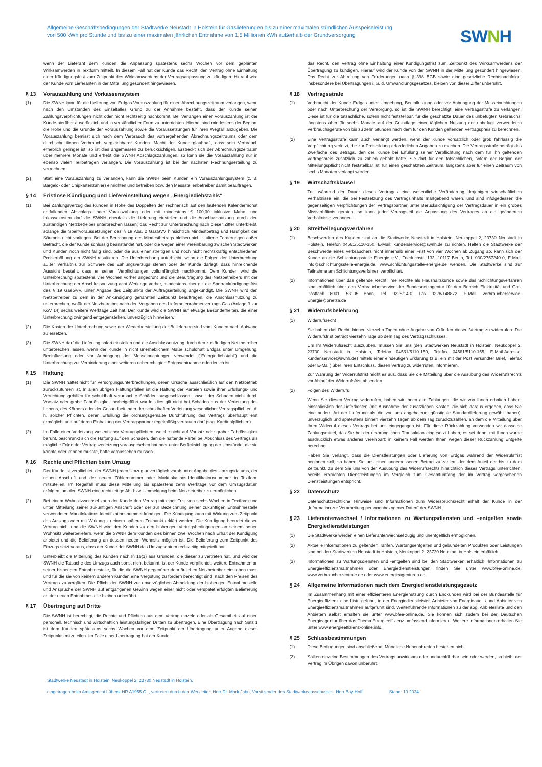Allgemeine Geschäftsbedingungen der Stadtwerke Neustadt in Holstein für Gaslieferungen bis zu einer maximalen stündlichen Ausspeiseleistung
von 500 kWh pro Stunde und bis zu einer maximalen jährlichen Entnahme von 1,5 Millionen kWh außerhalb der Grundversorgung
SWNH
wenn der Lieferant dem Kunden die Anpassung spätestens sechs Wochen vor dem geplanten Wirksamwerden in Textform mitteilt. In diesem Fall hat der Kunde das Recht, den Vertrag ohne Einhaltung einer Kündigungsfrist zum Zeitpunkt des Wirksamwerdens der Vertragsanpassung zu kündigen. Hierauf wird der Kunde vom Lieferanten in der Mitteilung gesondert hingewiesen.
§ 13 Vorauszahlung und Vorkassensystem
(1) Die SWNH kann für die Lieferung von Erdgas Vorauszahlung für einen Abrechnungszeitraum verlangen, wenn nach den Umständen des Einzelfalles Grund zu der Annahme besteht, dass der Kunde seinen Zahlungsverpflichtungen nicht oder nicht rechtzeitig nachkommt. Bei Verlangen einer Vorauszahlung ist der Kunde hierüber ausdrücklich und in verständlicher Form zu unterrichten. Hierbei sind mindestens der Beginn, die Höhe und die Gründe der Vorauszahlung sowie die Voraussetzungen für ihren Wegfall anzugeben. Die Vorauszahlung bemisst sich nach dem Verbrauch des vorhergehenden Abrechnungszeitraums oder dem durchschnittlichen Verbrauch vergleichbarer Kunden. Macht der Kunde glaubhaft, dass sein Verbrauch erheblich geringer ist, so ist dies angemessen zu berücksichtigen. Erstreckt sich der Abrechnungszeitraum über mehrere Monate und erhebt die SWNH Abschlagszahlungen, so kann sie die Vorauszahlung nur in ebenso vielen Teilbeträgen verlangen. Die Vorauszahlung ist bei der nächsten Rechnungserteilung zu verrechnen.
(2) Statt eine Vorauszahlung zu verlangen, kann die SWNH beim Kunden ein Vorauszahlungssystem (z. B. Bargeld- oder Chipkartenzähler) einrichten und betreiben bzw. den Messstellenbetreiber damit beauftragen.
§ 14 Fristlose Kündigung und Liefereinstellung wegen „Energiediebstahls“
(1) Bei Zahlungsverzug des Kunden in Höhe des Doppelten der rechnerisch auf den laufenden Kalendermonat entfallenden Abschlags- oder Vorauszahlung oder mit mindestens € 100,00 inklusive Mahn- und Inkassokosten darf die SWNH ebenfalls die Lieferung einstellen und die Anschlussnutzung durch den zuständigen Netzbetreiber unterbrechen lassen; das Recht zur Unterbrechung nach dieser Ziffer unterbleibt, solange die Sperrvoraussetzungen des § 19 Abs. 2 GasGVV hinsichtlich Mindestbetrag und Häufigkeit der Säumnis nicht vorliegen. Bei der Berechnung des Mindestbetrags bleiben nicht titulierte Forderungen außer Betracht, die der Kunde schlüssig beanstandet hat, oder die wegen einer Vereinbarung zwischen Stadtwerken und Kunden noch nicht fällig sind, oder die aus einer streitigen und noch nicht rechtskräftig entschiedenen Preiserhöhung der SWNH resultieren. Die Unterbrechung unterbleibt, wenn die Folgen der Unterbrechung außer Verhältnis zur Schwere des Zahlungsverzugs stehen oder der Kunde darlegt, dass hinreichende Aussicht besteht, dass er seinen Verpflichtungen vollumfänglich nachkommt. Dem Kunden wird die Unterbrechung spätestens vier Wochen vorher angedroht und die Beauftragung des Netzbetreibers mit der Unterbrechung der Anschlussnutzung acht Werktage vorher, mindestens aber gilt die Sperrankündigungsfrist des § 19 GasGVV, unter Angabe des Zeitpunkts der Auftragserteilung angekündigt. Die SWNH wird den Netzbetreiber zu dem in der Ankündigung genannten Zeitpunkt beauftragen, die Anschlussnutzung zu unterbrechen, wofür der Netzbetreiber nach den Vorgaben des Lieferantenrahmenvertrags Gas (Anlage 3 zur KoV 14) sechs weitere Werktage Zeit hat. Der Kunde wird die SWNH auf etwaige Besonderheiten, die einer Unterbrechung zwingend entgegenstehen, unverzüglich hinweisen.
(2) Die Kosten der Unterbrechung sowie der Wiederherstellung der Belieferung sind vom Kunden nach Aufwand zu ersetzen.
(3) Die SWNH darf die Lieferung sofort einstellen und die Anschlussnutzung durch den zuständigen Netzbetreiber unterbrechen lassen, wenn der Kunde in nicht unerheblichem Maße schuldhaft Erdgas unter Umgehung, Beeinflussung oder vor Anbringung der Messeinrichtungen verwendet („Energiediebstahl“) und die Unterbrechung zur Verhinderung einer weiteren unberechtigten Erdgasentnahme erforderlich ist.
§ 15 Haftung
(1) Die SWNH haftet nicht für Versorgungsunterbrechungen, deren Ursache ausschließlich auf den Netzbetrieb zurückzuführen ist. In allen übrigen Haftungsfällen ist die Haftung der Parteien sowie ihrer Erfüllungs- und Verrichtungsgehilfen für schuldhaft verursachte Schäden ausgeschlossen, soweit der Schaden nicht durch Vorsatz oder grobe Fahrlässigkeit herbeigeführt wurde; dies gilt nicht bei Schäden aus der Verletzung des Lebens, des Körpers oder der Gesundheit, oder der schuldhaften Verletzung wesentlicher Vertragspflichten, d. h. solcher Pflichten, deren Erfüllung die ordnungsgemäße Durchführung des Vertrags überhaupt erst ermöglicht und auf deren Einhaltung der Vertragspartner regelmäßig vertrauen darf (sog. Kardinalpflichten).
(2) Im Falle einer Verletzung wesentlicher Vertragspflichten, welche nicht auf Vorsatz oder grober Fahrlässigkeit beruht, beschränkt sich die Haftung auf den Schaden, den die haftende Partei bei Abschluss des Vertrags als mögliche Folge der Vertragsverletzung vorausgesehen hat oder unter Berücksichtigung der Umstände, die sie kannte oder kennen musste, hätte voraussehen müssen.
§ 16 Rechte und Pflichten beim Umzug
(1) Der Kunde ist verpflichtet, der SWNH jeden Umzug unverzüglich vorab unter Angabe des Umzugsdatums, der neuen Anschrift und der neuen Zählernummer oder Marktlokations-Identifikationsnummer in Textform mitzuteilen. Im Regelfall muss diese Mitteilung bis spätestens zehn Werktage vor dem Umzugsdatum erfolgen, um den SWNH eine rechtzeitige Ab- bzw. Ummeldung beim Netzbetreiber zu ermöglichen.
(2) Bei einem Wohnsitzwechsel kann der Kunde den Vertrag mit einer Frist von sechs Wochen in Textform und unter Mitteilung seiner zukünftigen Anschrift oder der zur Bezeichnung seiner zukünftigen Entnahmestelle verwendeten Marktlokations-Identifikationsnummer kündigen. Die Kündigung kann mit Wirkung zum Zeitpunkt des Auszugs oder mit Wirkung zu einem späteren Zeitpunkt erklärt werden. Die Kündigung beendet diesen Vertrag nicht und die SWNH wird den Kunden zu den bisherigen Vertragsbedingungen an seinem neuen Wohnsitz weiterbeliefern, wenn die SWNH dem Kunden dies binnen zwei Wochen nach Erhalt der Kündigung anbietet und die Belieferung an dessen neuem Wohnsitz möglich ist. Die Belieferung zum Zeitpunkt des Einzugs setzt voraus, dass der Kunde der SWNH das Umzugsdatum rechtzeitig mitgeteilt hat.
(3) Unterbleibt die Mitteilung des Kunden nach I§ 16(1) aus Gründen, die dieser zu vertreten hat, und wird der SWNH die Tatsache des Umzugs auch sonst nicht bekannt, ist der Kunde verpflichtet, weitere Entnahmen an seiner bisherigen Entnahmestelle, für die die SWNH gegenüber dem örtlichen Netzbetreiber einstehen muss und für die sie von keinem anderen Kunden eine Vergütung zu fordern berechtigt sind, nach den Preisen des Vertrags zu vergüten. Die Pflicht der SWNH zur unverzüglichen Abmeldung der bisherigen Entnahmestelle und Ansprüche der SWNH auf entgangenen Gewinn wegen einer nicht oder verspätet erfolgten Belieferung an der neuen Entnahmestelle bleiben unberührt.
§ 17 Übertragung auf Dritte
Die SWNH ist berechtigt, die Rechte und Pflichten aus dem Vertrag einzeln oder als Gesamtheit auf einen personell, technisch und wirtschaftlich leistungsfähigen Dritten zu übertragen. Eine Übertragung nach Satz 1 ist dem Kunden spätestens sechs Wochen vor dem Zeitpunkt der Übertragung unter Angabe dieses Zeitpunkts mitzuteilen. Im Falle einer Übertragung hat der Kunde
das Recht, den Vertrag ohne Einhaltung einer Kündigungsfrist zum Zeitpunkt des Wirksamwerdens der Übertragung zu kündigen. Hierauf wird der Kunde von der SWNH in der Mitteilung gesondert hingewiesen. Das Recht zur Abtretung von Forderungen nach § 398 BGB sowie eine gesetzliche Rechtsnachfolge, insbesondere bei Übertragungen i. S. d. Umwandlungsgesetzes, bleiben von dieser Ziffer unberührt.
§ 18 Vertragsstrafe
(1) Verbraucht der Kunde Erdgas unter Umgehung, Beeinflussung oder vor Anbringung der Messeinrichtungen oder nach Unterbrechung der Versorgung, so ist die SWNH berechtigt, eine Vertragsstrafe zu verlangen. Diese ist für die tatsächliche, sofern nicht feststellbar, für die geschätzte Dauer des unbefugten Gebrauchs, längstens aber für sechs Monate auf der Grundlage einer täglichen Nutzung der unbefugt verwendeten Verbrauchsgeräte von bis zu zehn Stunden nach dem für den Kunden geltenden Vertragspreis zu berechnen.
(2) Eine Vertragsstrafe kann auch verlangt werden, wenn der Kunde vorsätzlich oder grob fahrlässig die Verpflichtung verletzt, die zur Preisbildung erforderlichen Angaben zu machen. Die Vertragsstrafe beträgt das Zweifache des Betrags, den der Kunde bei Erfüllung seiner Verpflichtung nach dem für ihn geltenden Vertragspreis zusätzlich zu zahlen gehabt hätte. Sie darf für den tatsächlichen, sofern der Beginn der Mitteilungspflicht nicht feststellbar ist, für einen geschätzten Zeitraum, längstens aber für einen Zeitraum von sechs Monaten verlangt werden.
§ 19 Wirtschaftsklausel
Tritt während der Dauer dieses Vertrages eine wesentliche Veränderung derjenigen wirtschaftlichen Verhältnisse ein, die bei Festsetzung des Vertragsinhalts maßgebend waren, und sind infolgedessen die gegenseitigen Verpflichtungen der Vertragspartner unter Berücksichtigung der Vertragsdauer in ein grobes Missverhältnis geraten, so kann jeder Vertragsteil die Anpassung des Vertrages an die geänderten Verhältnisse verlangen.
§ 20 Streitbeilegungsverfahren
(1) Beschwerden des Kunden sind an die Stadtwerke Neustadt in Holstein, Neukoppel 2, 23730 Neustadt in Holstein, Telefon 04561/5110-150, E-Mail: kundenservice@swnh.de zu richten. Helfen die Stadtwerke der Beschwerde eines Verbrauchers nicht innerhalb einer Frist von vier Wochen ab Zugang ab, kann sich der Kunde an die Schlichtungsstelle Energie e.V., Friedrichstr. 133, 10117 Berlin, Tel. 030/2757240-0, E-Mail: info@schlichtungsstelle-energie.de, www.schlichtungsstelle-energie.de wenden. Die Stadtwerke sind zur Teilnahme am Schlichtungsverfahren verpflichtet.
(2) Informationen über das geltende Recht, ihre Rechte als Haushaltskunde sowie das Schlichtungsverfahren sind erhältlich über den Verbraucherservice der Bundesnetzagentur für den Bereich Elektrizität und Gas, Postfach 8001, 53105 Bonn, Tel. 0228/14-0, Fax 0228/148872, E-Mail: verbraucherservice-Energie@bnetza.de
§ 21 Widerrufsbelehrung
(1) Widerrufsrecht
Sie haben das Recht, binnen vierzehn Tagen ohne Angabe von Gründen diesen Vertrag zu widerrufen. Die Widerrufsfrist beträgt vierzehn Tage ab dem Tag des Vertragsschlusses.
Um Ihr Widerrufsrecht auszuüben, müssen Sie uns (den Stadtwerken Neustadt in Holstein, Neukoppel 2, 23730 Neustadt in Holstein, Telefon 04561/5110-150, Telefax 04561/5110-155, E-Mail-Adresse: kundenservice@swnh.de) mittels einer eindeutigen Erklärung (z.B. ein mit der Post versandter Brief, Telefax oder E-Mail) über Ihren Entschluss, diesen Vertrag zu widerrufen, informieren.
Zur Wahrung der Widerrufsfrist reicht es aus, dass Sie die Mitteilung über die Ausübung des Widerrufsrechts vor Ablauf der Widerrufsfrist absenden.
(2) Folgen des Widerrufs
Wenn Sie diesen Vertrag widerrufen, haben wir Ihnen alle Zahlungen, die wir von Ihnen erhalten haben, einschließlich der Lieferkosten (mit Ausnahme der zusätzlichen Kosten, die sich daraus ergeben, dass Sie eine andere Art der Lieferung als die von uns angebotene, günstigste Standardlieferung gewählt haben), unverzüglich und spätestens binnen vierzehn Tagen ab dem Tag zurückzuzahlen, an dem die Mitteilung über Ihren Widerruf dieses Vertrags bei uns eingegangen ist. Für diese Rückzahlung verwenden wir dasselbe Zahlungsmittel, das Sie bei der ursprünglichen Transaktion eingesetzt haben, es sei denn, mit Ihnen wurde ausdrücklich etwas anderes vereinbart; in keinem Fall werden Ihnen wegen dieser Rückzahlung Entgelte berechnet.
Haben Sie verlangt, dass die Dienstleistungen oder Lieferung von Erdgas während der Widerrufsfrist beginnen soll, so haben Sie uns einen angemessenen Betrag zu zahlen, der dem Anteil der bis zu dem Zeitpunkt, zu dem Sie uns von der Ausübung des Widerrufsrechts hinsichtlich dieses Vertrags unterrichten, bereits erbrachten Dienstleistungen im Vergleich zum Gesamtumfang der im Vertrag vorgesehenen Dienstleistungen entspricht.
§ 22 Datenschutz
Datenschutzrechtliche Hinweise und Informationen zum Widerspruchsrecht erhält der Kunde in der „Information zur Verarbeitung personenbezogener Daten“ der SWNH.
§ 23 Lieferantenwechsel / Informationen zu Wartungsdiensten und –entgelten sowie Energiedienstleistungen
(1) Die Stadtwerke werden einen Lieferantenwechsel zügig und unentgeltlich ermöglichen.
(2) Aktuelle Informationen zu geltenden Tarifen, Wartungsentgelten und gebündelten Produkten oder Leistungen sind bei den Stadtwerken Neustadt in Holstein, Neukoppel 2, 23730 Neustadt in Holstein erhältlich.
(3) Informationen zu Wartungsdiensten und -entgelten sind bei den Stadtwerken erhältlich. Informationen zu Energieeffizienzmaßnahmen oder Energiedienstleistungen finden Sie unter www.bfee-online.de, www.verbraucherzentrale.de oder www.energieagenturen.de.
§ 24 Allgemeine Informationen nach dem Energiedienstleistungsgesetz
Im Zusammenhang mit einer effizienteren Energienutzung durch Endkunden wird bei der Bundesstelle für Energieeffizienz eine Liste geführt, in der Energiedienstleister, Anbieter von Energieaudits und Anbieter von Energieeffizienzmaßnahmen aufgeführt sind. Weiterführende Informationen zu der sog. Anbieterliste und den Anbietern selbst erhalten sie unter www.bfee-online.de. Sie können sich zudem bei der Deutschen Energieagentur über das Thema Energieeffizienz umfassend informieren. Weitere Informationen erhalten Sie unter www.energieeffizienz-online.info.
§ 25 Schlussbestimmungen
(1) Diese Bedingungen sind abschließend. Mündliche Nebenabreden bestehen nicht.
(2) Sollten einzelne Bestimmungen des Vertrags unwirksam oder undurchführbar sein oder werden, so bleibt der Vertrag im Übrigen davon unberührt.
Stadtwerke Neustadt in Holstein, Neukoppel 2, 23730 Neustadt in Holstein,
eingetragen beim Amtsgericht Lübeck HR A1955 OL, vertreten durch den Werkleiter: Herr Dr. Mark Jahn, Vorsitzender des Stadtwerkeausschusses: Herr Boy Hoff Stand: 10.2024